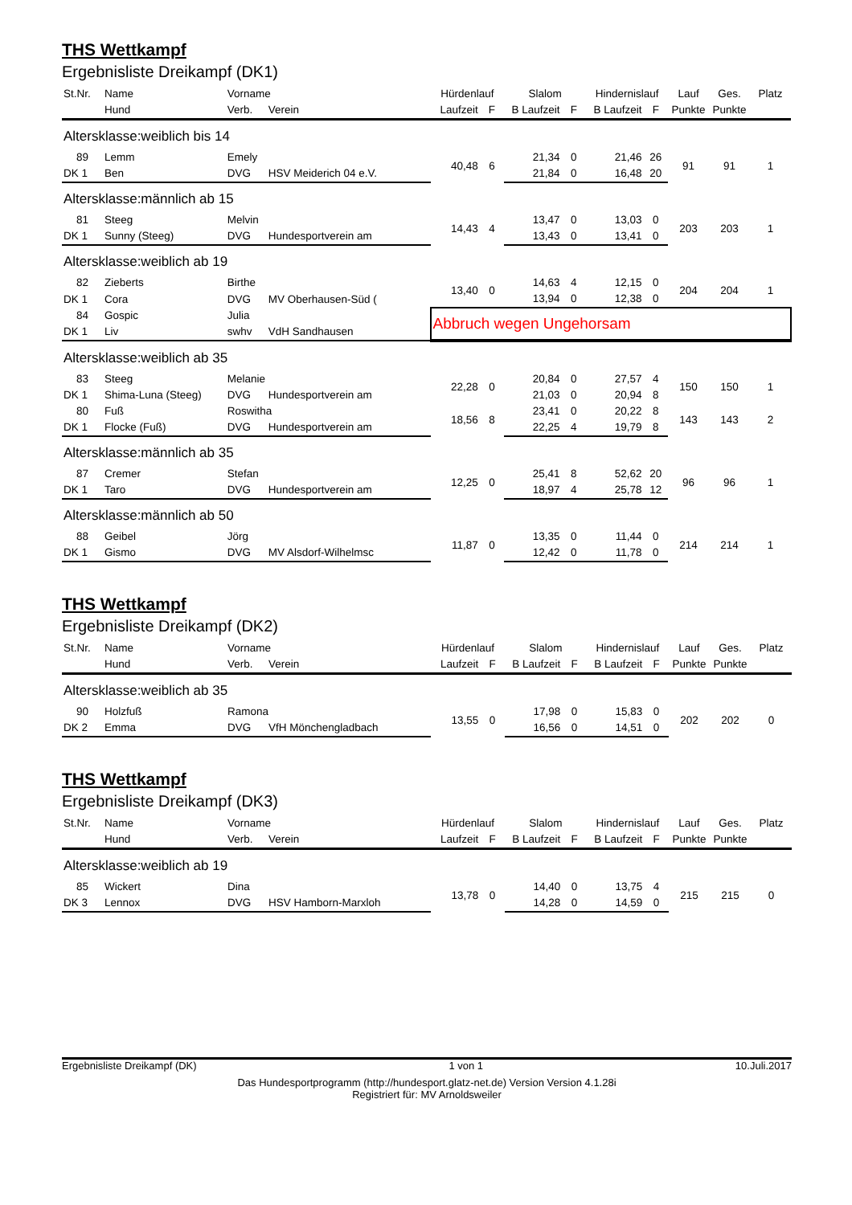THS Wettkampf
Ergebnisliste Dreikampf (DK1)
| St.Nr. | Name | Vorname | | Hürdenlauf | | Slalom | | Hindernislauf | | Lauf | Ges. | Platz |
| --- | --- | --- | --- | --- | --- | --- | --- | --- | --- | --- | --- | --- |
| | Hund | Verb. | Verein | Laufzeit | F | B Laufzeit | F | B Laufzeit | F | Punkte | Punkte | |
| Altersklasse:weiblich bis 14 | | | | | | | | | | | | |
| 89 | Lemm | Emely | | 40,48 | 6 | 21,34 | 0 | 21,46 | 26 | 91 | 91 | 1 |
| DK 1 | Ben | DVG | HSV Meiderich 04 e.V. | | | 21,84 | 0 | 16,48 | 20 | | | |
| Altersklasse:männlich ab 15 | | | | | | | | | | | | |
| 81 | Steeg | Melvin | | 14,43 | 4 | 13,47 | 0 | 13,03 | 0 | 203 | 203 | 1 |
| DK 1 | Sunny (Steeg) | DVG | Hundesportverein am | | | 13,43 | 0 | 13,41 | 0 | | | |
| Altersklasse:weiblich ab 19 | | | | | | | | | | | | |
| 82 | Zieberts | Birthe | | 13,40 | 0 | 14,63 | 4 | 12,15 | 0 | 204 | 204 | 1 |
| DK 1 | Cora | DVG | MV Oberhausen-Süd ( | | | 13,94 | 0 | 12,38 | 0 | | | |
| 84 | Gospic | Julia | | Abbruch wegen Ungehorsam | | | | | | | | |
| DK 1 | Liv | swhv | VdH Sandhausen | | | | | | | | | |
| Altersklasse:weiblich ab 35 | | | | | | | | | | | | |
| 83 | Steeg | Melanie | | 22,28 | 0 | 20,84 | 0 | 27,57 | 4 | 150 | 150 | 1 |
| DK 1 | Shima-Luna (Steeg) | DVG | Hundesportverein am | | | 21,03 | 0 | 20,94 | 8 | | | |
| 80 | Fuß | Roswitha | | 18,56 | 8 | 23,41 | 0 | 20,22 | 8 | 143 | 143 | 2 |
| DK 1 | Flocke (Fuß) | DVG | Hundesportverein am | | | 22,25 | 4 | 19,79 | 8 | | | |
| Altersklasse:männlich ab 35 | | | | | | | | | | | | |
| 87 | Cremer | Stefan | | 12,25 | 0 | 25,41 | 8 | 52,62 | 20 | 96 | 96 | 1 |
| DK 1 | Taro | DVG | Hundesportverein am | | | 18,97 | 4 | 25,78 | 12 | | | |
| Altersklasse:männlich ab 50 | | | | | | | | | | | | |
| 88 | Geibel | Jörg | | 11,87 | 0 | 13,35 | 0 | 11,44 | 0 | 214 | 214 | 1 |
| DK 1 | Gismo | DVG | MV Alsdorf-Wilhelmsc | | | 12,42 | 0 | 11,78 | 0 | | | |
THS Wettkampf
Ergebnisliste Dreikampf (DK2)
| St.Nr. | Name | Vorname | | Hürdenlauf | | Slalom | | Hindernislauf | | Lauf | Ges. | Platz |
| --- | --- | --- | --- | --- | --- | --- | --- | --- | --- | --- | --- | --- |
| | Hund | Verb. | Verein | Laufzeit | F | B Laufzeit | F | B Laufzeit | F | Punkte | Punkte | |
| Altersklasse:weiblich ab 35 | | | | | | | | | | | | |
| 90 | Holzfuß | Ramona | | 13,55 | 0 | 17,98 | 0 | 15,83 | 0 | 202 | 202 | 0 |
| DK 2 | Emma | DVG | VfH Mönchengladbach | | | 16,56 | 0 | 14,51 | 0 | | | |
THS Wettkampf
Ergebnisliste Dreikampf (DK3)
| St.Nr. | Name | Vorname | | Hürdenlauf | | Slalom | | Hindernislauf | | Lauf | Ges. | Platz |
| --- | --- | --- | --- | --- | --- | --- | --- | --- | --- | --- | --- | --- |
| | Hund | Verb. | Verein | Laufzeit | F | B Laufzeit | F | B Laufzeit | F | Punkte | Punkte | |
| Altersklasse:weiblich ab 19 | | | | | | | | | | | | |
| 85 | Wickert | Dina | | 13,78 | 0 | 14,40 | 0 | 13,75 | 4 | 215 | 215 | 0 |
| DK 3 | Lennox | DVG | HSV Hamborn-Marxloh | | | 14,28 | 0 | 14,59 | 0 | | | |
Ergebnisliste Dreikampf (DK) 1 von 1 10.Juli.2017
Das Hundesportprogramm (http://hundesport.glatz-net.de) Version Version 4.1.28i
Registriert für: MV Arnoldsweiler